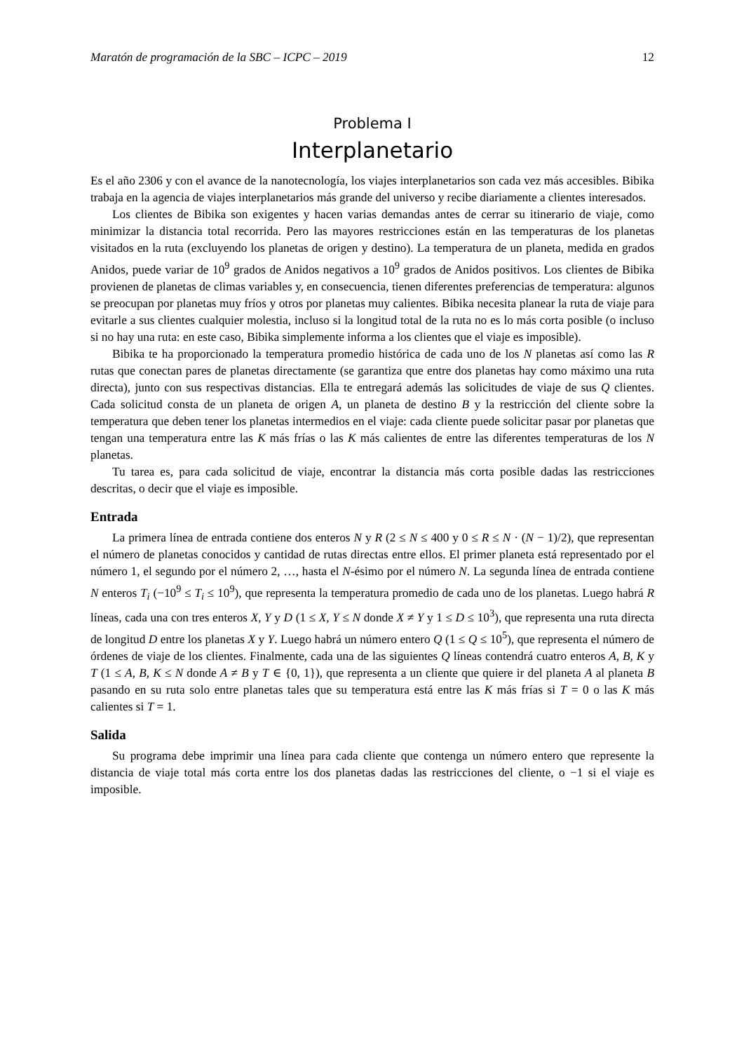Maratón de programación de la SBC – ICPC – 2019 12
Problema I
Interplanetario
Es el año 2306 y con el avance de la nanotecnología, los viajes interplanetarios son cada vez más accesibles. Bibika trabaja en la agencia de viajes interplanetarios más grande del universo y recibe diariamente a clientes interesados.
Los clientes de Bibika son exigentes y hacen varias demandas antes de cerrar su itinerario de viaje, como minimizar la distancia total recorrida. Pero las mayores restricciones están en las temperaturas de los planetas visitados en la ruta (excluyendo los planetas de origen y destino). La temperatura de un planeta, medida en grados Anidos, puede variar de 10<sup>9</sup> grados de Anidos negativos a 10<sup>9</sup> grados de Anidos positivos. Los clientes de Bibika provienen de planetas de climas variables y, en consecuencia, tienen diferentes preferencias de temperatura: algunos se preocupan por planetas muy fríos y otros por planetas muy calientes. Bibika necesita planear la ruta de viaje para evitarle a sus clientes cualquier molestia, incluso si la longitud total de la ruta no es lo más corta posible (o incluso si no hay una ruta: en este caso, Bibika simplemente informa a los clientes que el viaje es imposible).
Bibika te ha proporcionado la temperatura promedio histórica de cada uno de los N planetas así como las R rutas que conectan pares de planetas directamente (se garantiza que entre dos planetas hay como máximo una ruta directa), junto con sus respectivas distancias. Ella te entregará además las solicitudes de viaje de sus Q clientes. Cada solicitud consta de un planeta de origen A, un planeta de destino B y la restricción del cliente sobre la temperatura que deben tener los planetas intermedios en el viaje: cada cliente puede solicitar pasar por planetas que tengan una temperatura entre las K más frías o las K más calientes de entre las diferentes temperaturas de los N planetas.
Tu tarea es, para cada solicitud de viaje, encontrar la distancia más corta posible dadas las restricciones descritas, o decir que el viaje es imposible.
Entrada
La primera línea de entrada contiene dos enteros N y R (2 ≤ N ≤ 400 y 0 ≤ R ≤ N · (N − 1)/2), que representan el número de planetas conocidos y cantidad de rutas directas entre ellos. El primer planeta está representado por el número 1, el segundo por el número 2, …, hasta el N-ésimo por el número N. La segunda línea de entrada contiene N enteros T<sub>i</sub> (−10<sup>9</sup> ≤ T<sub>i</sub> ≤ 10<sup>9</sup>), que representa la temperatura promedio de cada uno de los planetas. Luego habrá R líneas, cada una con tres enteros X, Y y D (1 ≤ X, Y ≤ N donde X ≠ Y y 1 ≤ D ≤ 10<sup>3</sup>), que representa una ruta directa de longitud D entre los planetas X y Y. Luego habrá un número entero Q (1 ≤ Q ≤ 10<sup>5</sup>), que representa el número de órdenes de viaje de los clientes. Finalmente, cada una de las siguientes Q líneas contendrá cuatro enteros A, B, K y T (1 ≤ A, B, K ≤ N donde A ≠ B y T ∈ {0, 1}), que representa a un cliente que quiere ir del planeta A al planeta B pasando en su ruta solo entre planetas tales que su temperatura está entre las K más frías si T = 0 o las K más calientes si T = 1.
Salida
Su programa debe imprimir una línea para cada cliente que contenga un número entero que represente la distancia de viaje total más corta entre los dos planetas dadas las restricciones del cliente, o −1 si el viaje es imposible.